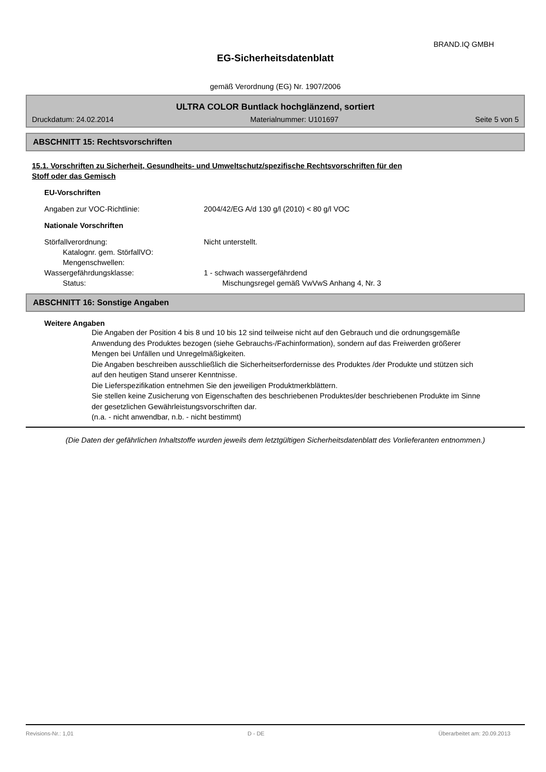BRAND.IQ GMBH
EG-Sicherheitsdatenblatt
gemäß Verordnung (EG) Nr. 1907/2006
ULTRA COLOR Buntlack hochglänzend, sortiert
Druckdatum: 24.02.2014 Materialnummer: U101697 Seite 5 von 5
ABSCHNITT 15: Rechtsvorschriften
15.1. Vorschriften zu Sicherheit, Gesundheits- und Umweltschutz/spezifische Rechtsvorschriften für den
Stoff oder das Gemisch
EU-Vorschriften
Angaben zur VOC-Richtlinie: 2004/42/EG A/d 130 g/l (2010) < 80 g/l VOC
Nationale Vorschriften
Störfallverordnung: Nicht unterstellt.
Katalognr. gem. StörfallVO:
Mengenschwellen:
Wassergefährdungsklasse: 1 - schwach wassergefährdend
Status: Mischungsregel gemäß VwVwS Anhang 4, Nr. 3
ABSCHNITT 16: Sonstige Angaben
Weitere Angaben
Die Angaben der Position 4 bis 8 und 10 bis 12 sind teilweise nicht auf den Gebrauch und die ordnungsgemäße Anwendung des Produktes bezogen (siehe Gebrauchs-/Fachinformation), sondern auf das Freiwerden größerer Mengen bei Unfällen und Unregelmäßigkeiten.
Die Angaben beschreiben ausschließlich die Sicherheitserfordernisse des Produktes /der Produkte und stützen sich auf den heutigen Stand unserer Kenntnisse.
Die Lieferspezifikation entnehmen Sie den jeweiligen Produktmerkblättern.
Sie stellen keine Zusicherung von Eigenschaften des beschriebenen Produktes/der beschriebenen Produkte im Sinne der gesetzlichen Gewährleistungsvorschriften dar.
(n.a. - nicht anwendbar, n.b. - nicht bestimmt)
(Die Daten der gefährlichen Inhaltstoffe wurden jeweils dem letztgültigen Sicherheitsdatenblatt des Vorlieferanten entnommen.)
Revisions-Nr.: 1,01 D - DE Überarbeitet am: 20.09.2013